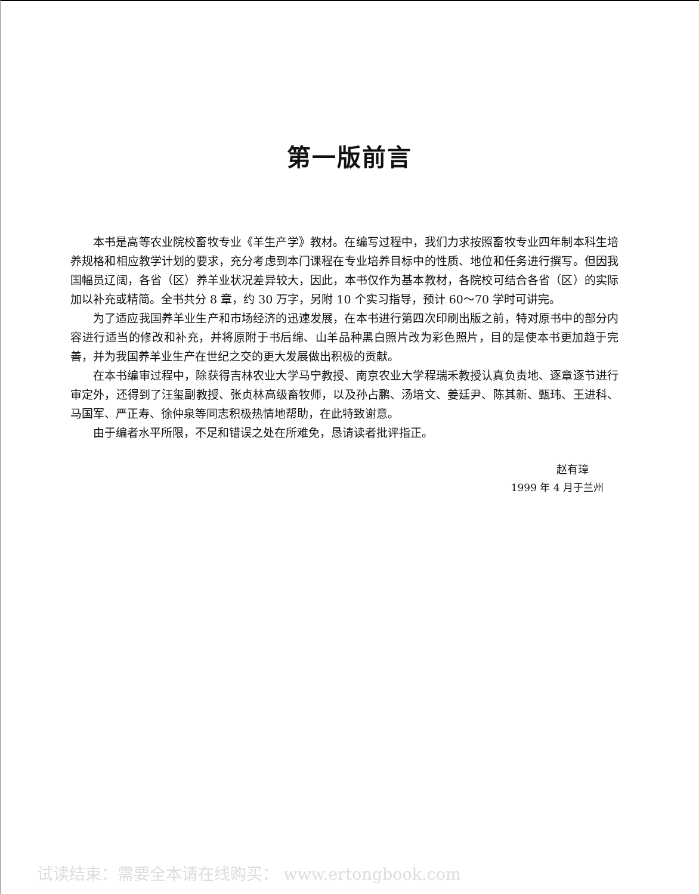第一版前言
本书是高等农业院校畜牧专业《羊生产学》教材。在编写过程中，我们力求按照畜牧专业四年制本科生培养规格和相应教学计划的要求，充分考虑到本门课程在专业培养目标中的性质、地位和任务进行撰写。但因我国幅员辽阔，各省（区）养羊业状况差异较大，因此，本书仅作为基本教材，各院校可结合各省（区）的实际加以补充或精简。全书共分 8 章，约 30 万字，另附 10 个实习指导，预计 60～70 学时可讲完。
为了适应我国养羊业生产和市场经济的迅速发展，在本书进行第四次印刷出版之前，特对原书中的部分内容进行适当的修改和补充，并将原附于书后绵、山羊品种黑白照片改为彩色照片，目的是使本书更加趋于完善，并为我国养羊业生产在世纪之交的更大发展做出积极的贡献。
在本书编审过程中，除获得吉林农业大学马宁教授、南京农业大学程瑞禾教授认真负责地、逐章逐节进行审定外，还得到了汪玺副教授、张贞林高级畜牧师，以及孙占鹏、汤培文、姜廷尹、陈其新、甄玮、王进科、马国军、严正寿、徐仲泉等同志积极热情地帮助，在此特致谢意。
由于编者水平所限，不足和错误之处在所难免，恳请读者批评指正。
赵有璋
1999 年 4 月于兰州
试读结束：需要全本请在线购买： www.ertongbook.com